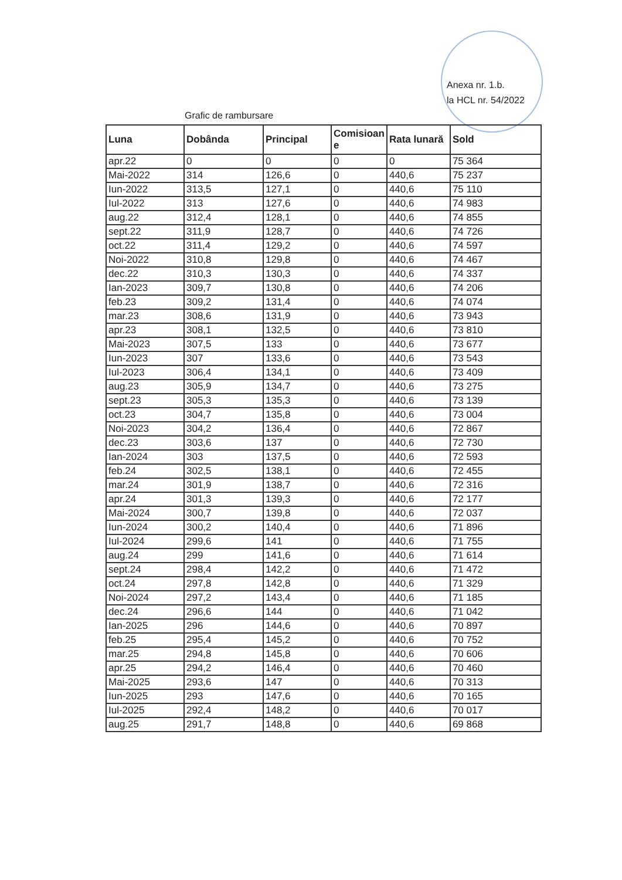Anexa nr. 1.b.
la HCL nr. 54/2022
Grafic de rambursare
| Luna | Dobânda | Principal | Comisioan e | Rata lunară | Sold |
| --- | --- | --- | --- | --- | --- |
| apr.22 | 0 | 0 | 0 | 0 | 75 364 |
| Mai-2022 | 314 | 126,6 | 0 | 440,6 | 75 237 |
| Iun-2022 | 313,5 | 127,1 | 0 | 440,6 | 75 110 |
| Iul-2022 | 313 | 127,6 | 0 | 440,6 | 74 983 |
| aug.22 | 312,4 | 128,1 | 0 | 440,6 | 74 855 |
| sept.22 | 311,9 | 128,7 | 0 | 440,6 | 74 726 |
| oct.22 | 311,4 | 129,2 | 0 | 440,6 | 74 597 |
| Noi-2022 | 310,8 | 129,8 | 0 | 440,6 | 74 467 |
| dec.22 | 310,3 | 130,3 | 0 | 440,6 | 74 337 |
| Ian-2023 | 309,7 | 130,8 | 0 | 440,6 | 74 206 |
| feb.23 | 309,2 | 131,4 | 0 | 440,6 | 74 074 |
| mar.23 | 308,6 | 131,9 | 0 | 440,6 | 73 943 |
| apr.23 | 308,1 | 132,5 | 0 | 440,6 | 73 810 |
| Mai-2023 | 307,5 | 133 | 0 | 440,6 | 73 677 |
| Iun-2023 | 307 | 133,6 | 0 | 440,6 | 73 543 |
| Iul-2023 | 306,4 | 134,1 | 0 | 440,6 | 73 409 |
| aug.23 | 305,9 | 134,7 | 0 | 440,6 | 73 275 |
| sept.23 | 305,3 | 135,3 | 0 | 440,6 | 73 139 |
| oct.23 | 304,7 | 135,8 | 0 | 440,6 | 73 004 |
| Noi-2023 | 304,2 | 136,4 | 0 | 440,6 | 72 867 |
| dec.23 | 303,6 | 137 | 0 | 440,6 | 72 730 |
| Ian-2024 | 303 | 137,5 | 0 | 440,6 | 72 593 |
| feb.24 | 302,5 | 138,1 | 0 | 440,6 | 72 455 |
| mar.24 | 301,9 | 138,7 | 0 | 440,6 | 72 316 |
| apr.24 | 301,3 | 139,3 | 0 | 440,6 | 72 177 |
| Mai-2024 | 300,7 | 139,8 | 0 | 440,6 | 72 037 |
| Iun-2024 | 300,2 | 140,4 | 0 | 440,6 | 71 896 |
| Iul-2024 | 299,6 | 141 | 0 | 440,6 | 71 755 |
| aug.24 | 299 | 141,6 | 0 | 440,6 | 71 614 |
| sept.24 | 298,4 | 142,2 | 0 | 440,6 | 71 472 |
| oct.24 | 297,8 | 142,8 | 0 | 440,6 | 71 329 |
| Noi-2024 | 297,2 | 143,4 | 0 | 440,6 | 71 185 |
| dec.24 | 296,6 | 144 | 0 | 440,6 | 71 042 |
| Ian-2025 | 296 | 144,6 | 0 | 440,6 | 70 897 |
| feb.25 | 295,4 | 145,2 | 0 | 440,6 | 70 752 |
| mar.25 | 294,8 | 145,8 | 0 | 440,6 | 70 606 |
| apr.25 | 294,2 | 146,4 | 0 | 440,6 | 70 460 |
| Mai-2025 | 293,6 | 147 | 0 | 440,6 | 70 313 |
| Iun-2025 | 293 | 147,6 | 0 | 440,6 | 70 165 |
| Iul-2025 | 292,4 | 148,2 | 0 | 440,6 | 70 017 |
| aug.25 | 291,7 | 148,8 | 0 | 440,6 | 69 868 |